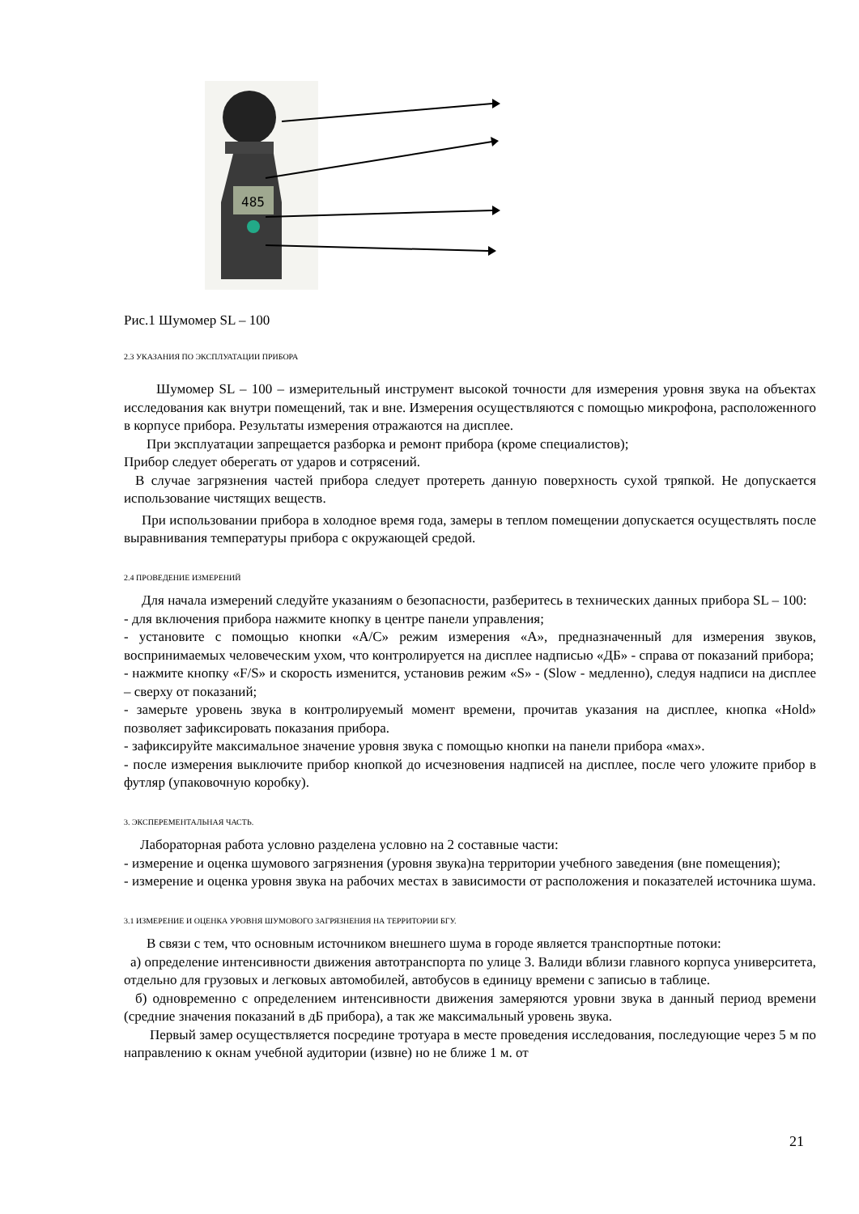485
Рис.1 Шумомер SL – 100
2.3 УКАЗАНИЯ ПО ЭКСПЛУАТАЦИИ ПРИБОРА
Шумомер SL – 100 – измерительный инструмент высокой точности для измерения уровня звука на объектах исследования как внутри помещений, так и вне. Измерения осуществляются с помощью микрофона, расположенного в корпусе прибора. Результаты измерения отражаются на дисплее.
При эксплуатации запрещается разборка и ремонт прибора (кроме специалистов);
Прибор следует оберегать от ударов и сотрясений.
В случае загрязнения частей прибора следует протереть данную поверхность сухой тряпкой. Не допускается использование чистящих веществ.
При использовании прибора в холодное время года, замеры в теплом помещении допускается осуществлять после выравнивания температуры прибора с окружающей средой.
2.4 ПРОВЕДЕНИЕ ИЗМЕРЕНИЙ
Для начала измерений следуйте указаниям о безопасности, разберитесь в технических данных прибора SL – 100:
- для включения прибора нажмите кнопку в центре панели управления;
- установите с помощью кнопки «A/C» режим измерения «A», предназначенный для измерения звуков, воспринимаемых человеческим ухом, что контролируется на дисплее надписью «ДБ» - справа от показаний прибора;
- нажмите кнопку «F/S» и скорость изменится, установив режим «S» - (Slow - медленно), следуя надписи на дисплее – сверху от показаний;
- замерьте уровень звука в контролируемый момент времени, прочитав указания на дисплее, кнопка «Hold» позволяет зафиксировать показания прибора.
- зафиксируйте максимальное значение уровня звука с помощью кнопки на панели прибора «мах».
- после измерения выключите прибор кнопкой до исчезновения надписей на дисплее, после чего уложите прибор в футляр (упаковочную коробку).
3. ЭКСПЕРЕМЕНТАЛЬНАЯ ЧАСТЬ.
Лабораторная работа условно разделена условно на 2 составные части:
- измерение и оценка шумового загрязнения (уровня звука)на территории учебного заведения (вне помещения);
- измерение и оценка уровня звука на рабочих местах в зависимости от расположения и показателей источника шума.
3.1 ИЗМЕРЕНИЕ И ОЦЕНКА УРОВНЯ ШУМОВОГО ЗАГРЯЗНЕНИЯ НА ТЕРРИТОРИИ БГУ.
В связи с тем, что основным источником внешнего шума в городе является транспортные потоки:
а) определение интенсивности движения автотранспорта по улице З. Валиди вблизи главного корпуса университета, отдельно для грузовых и легковых автомобилей, автобусов в единицу времени с записью в таблице.
б) одновременно с определением интенсивности движения замеряются уровни звука в данный период времени (средние значения показаний в дБ прибора), а так же максимальный уровень звука.
Первый замер осуществляется посредине тротуара в месте проведения исследования, последующие через 5 м по направлению к окнам учебной аудитории (извне) но не ближе 1 м. от
21